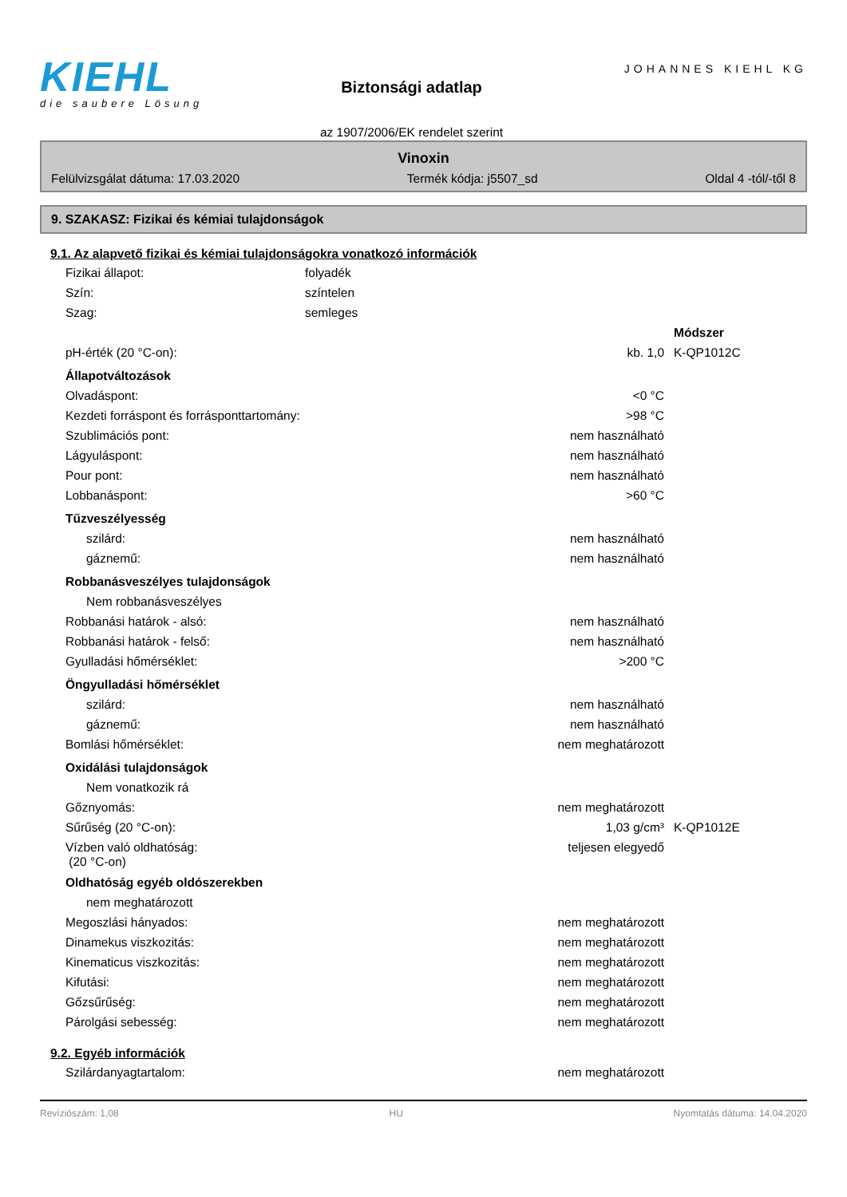KIEHL
die saubere Lösung
Biztonsági adatlap
az 1907/2006/EK rendelet szerint
JOHANNES KIEHL KG
Vinoxin
Felülvizsgálat dátuma: 17.03.2020 Termék kódja: j5507_sd Oldal 4 -tól/-től 8
9. SZAKASZ: Fizikai és kémiai tulajdonságok
9.1. Az alapvető fizikai és kémiai tulajdonságokra vonatkozó információk
| Fizikai állapot: | folyadék | |
| Szín: | színtelen | |
| Szag: | semleges | |
| | | Módszer |
| pH-érték (20 °C-on): | kb. 1,0 | K-QP1012C |
| Állapotváltozások | | |
| Olvadáspont: | <0 °C | |
| Kezdeti forráspont és forrásponttartomány: | >98 °C | |
| Szublimációs pont: | nem használható | |
| Lágyuláspont: | nem használható | |
| Pour pont: | nem használható | |
| Lobbanáspont: | >60 °C | |
| Tűzveszélyesség | | |
| szilárd: | nem használható | |
| gáznemű: | nem használható | |
| Robbanásveszélyes tulajdonságok | | |
| Nem robbanásveszélyes | | |
| Robbanási határok - alsó: | nem használható | |
| Robbanási határok - felső: | nem használható | |
| Gyulladási hőmérséklet: | >200 °C | |
| Öngyulladási hőmérséklet | | |
| szilárd: | nem használható | |
| gáznemű: | nem használható | |
| Bomlási hőmérséklet: | nem meghatározott | |
| Oxidálási tulajdonságok | | |
| Nem vonatkozik rá | | |
| Gőznyomás: | nem meghatározott | |
| Sűrűség (20 °C-on): | 1,03 g/cm³ | K-QP1012E |
| Vízben való oldhatóság: (20 °C-on) | teljesen elegyedő | |
| Oldhatóság egyéb oldószerekben | | |
| nem meghatározott | | |
| Megoszlási hányados: | nem meghatározott | |
| Dinamekus viszkozitás: | nem meghatározott | |
| Kinematicus viszkozitás: | nem meghatározott | |
| Kifutási: | nem meghatározott | |
| Gőzsűrűség: | nem meghatározott | |
| Párolgási sebesség: | nem meghatározott | |
9.2. Egyéb információk
| Szilárdanyagtartalom: | nem meghatározott | |
Revíziószám: 1,08 HU Nyomtatás dátuma: 14.04.2020